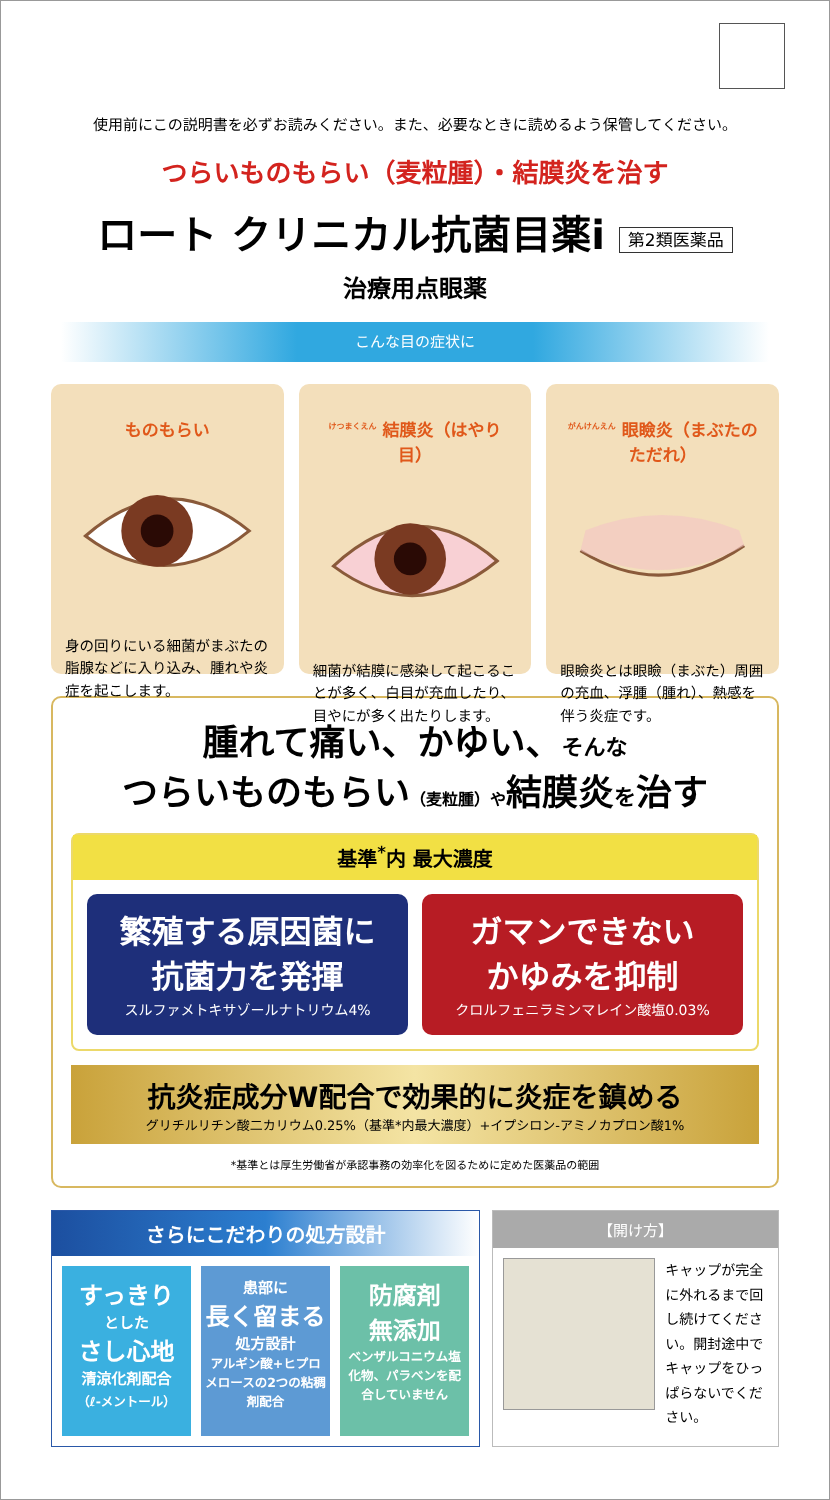使用前にこの説明書を必ずお読みください。また、必要なときに読めるよう保管してください。
つらいものもらい（麦粒腫）・結膜炎を治す
ロート クリニカル抗菌目薬i 第2類医薬品
治療用点眼薬
こんな目の症状に
ものもらい
身の回りにいる細菌がまぶたの脂腺などに入り込み、腫れや炎症を起こします。
<sup>けつまくえん</sup> 結膜炎（はやり目）
細菌が結膜に感染して起こることが多く、白目が充血したり、目やにが多く出たりします。
<sup>がんけんえん</sup> 眼瞼炎（まぶたのただれ）
眼瞼炎とは眼瞼（まぶた）周囲の充血、浮腫（腫れ）、熱感を伴う炎症です。
腫れて痛い、かゆい、そんな
つらいものもらい（麦粒腫）や結膜炎を治す
基準<sup>*</sup>内 最大濃度
繁殖する原因菌に
抗菌力を発揮
スルファメトキサゾールナトリウム4%
ガマンできない
かゆみを抑制
クロルフェニラミンマレイン酸塩0.03%
抗炎症成分W配合で効果的に炎症を鎮める
グリチルリチン酸二カリウム0.25%（基準*内最大濃度）+イプシロン-アミノカプロン酸1%
*基準とは厚生労働省が承認事務の効率化を図るために定めた医薬品の範囲
さらにこだわりの処方設計
すっきり
とした
さし心地
清涼化剤配合
（ℓ-メントール）
患部に
長く留まる
処方設計
アルギン酸+ヒプロメロースの2つの粘稠剤配合
防腐剤
無添加
ベンザルコニウム塩化物、パラベンを配合していません
【開け方】
キャップが完全に外れるまで回し続けてください。開封途中でキャップをひっぱらないでください。